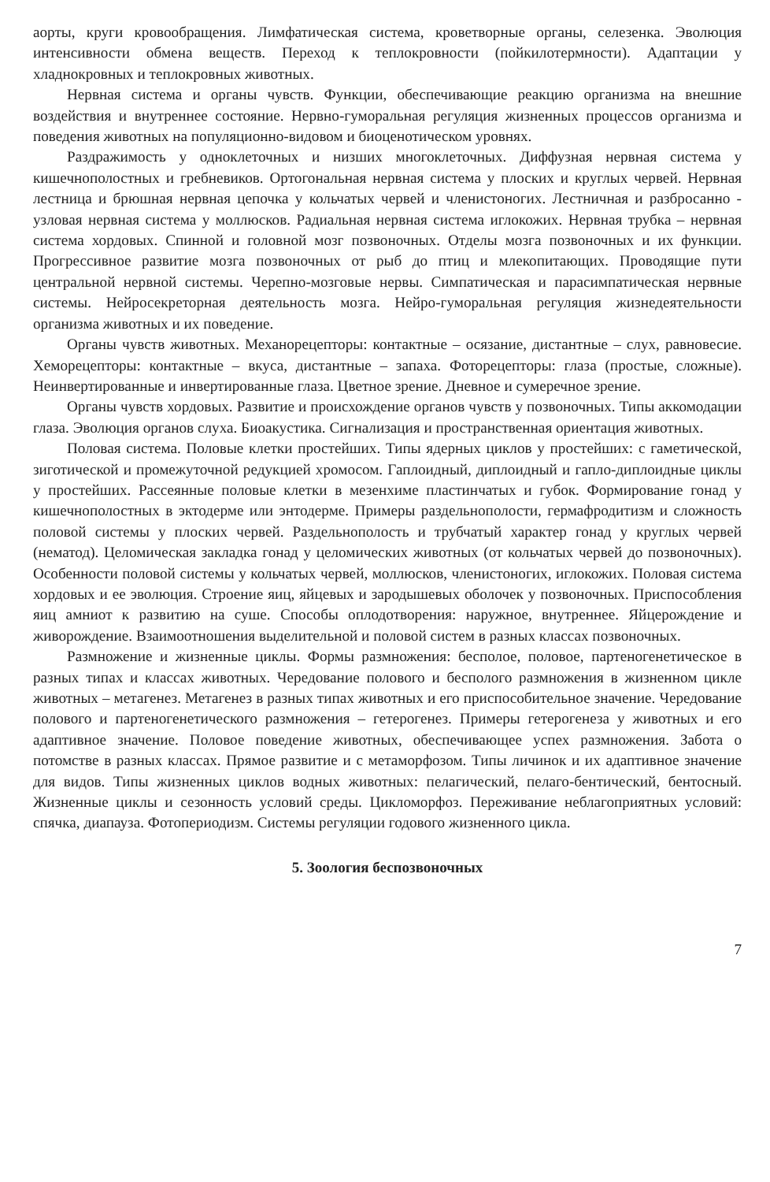аорты, круги кровообращения. Лимфатическая система, кроветворные органы, селезенка. Эволюция интенсивности обмена веществ. Переход к теплокровности (пойкилотермности). Адаптации у хладнокровных и теплокровных животных.
Нервная система и органы чувств. Функции, обеспечивающие реакцию организма на внешние воздействия и внутреннее состояние. Нервно-гуморальная регуляция жизненных процессов организма и поведения животных на популяционно-видовом и биоценотическом уровнях.
Раздражимость у одноклеточных и низших многоклеточных. Диффузная нервная система у кишечнополостных и гребневиков. Ортогональная нервная система у плоских и круглых червей. Нервная лестница и брюшная нервная цепочка у кольчатых червей и членистоногих. Лестничная и разбросанно - узловая нервная система у моллюсков. Радиальная нервная система иглокожих. Нервная трубка – нервная система хордовых. Спинной и головной мозг позвоночных. Отделы мозга позвоночных и их функции. Прогрессивное развитие мозга позвоночных от рыб до птиц и млекопитающих. Проводящие пути центральной нервной системы. Черепно-мозговые нервы. Симпатическая и парасимпатическая нервные системы. Нейросекреторная деятельность мозга. Нейро-гуморальная регуляция жизнедеятельности организма животных и их поведение.
Органы чувств животных. Механорецепторы: контактные – осязание, дистантные – слух, равновесие. Хеморецепторы: контактные – вкуса, дистантные – запаха. Фоторецепторы: глаза (простые, сложные). Неинвертированные и инвертированные глаза. Цветное зрение. Дневное и сумеречное зрение.
Органы чувств хордовых. Развитие и происхождение органов чувств у позвоночных. Типы аккомодации глаза. Эволюция органов слуха. Биоакустика. Сигнализация и пространственная ориентация животных.
Половая система. Половые клетки простейших. Типы ядерных циклов у простейших: с гаметической, зиготической и промежуточной редукцией хромосом. Гаплоидный, диплоидный и гапло-диплоидные циклы у простейших. Рассеянные половые клетки в мезенхиме пластинчатых и губок. Формирование гонад у кишечнополостных в эктодерме или энтодерме. Примеры раздельнополости, гермафродитизм и сложность половой системы у плоских червей. Раздельнополость и трубчатый характер гонад у круглых червей (нематод). Целомическая закладка гонад у целомических животных (от кольчатых червей до позвоночных). Особенности половой системы у кольчатых червей, моллюсков, членистоногих, иглокожих. Половая система хордовых и ее эволюция. Строение яиц, яйцевых и зародышевых оболочек у позвоночных. Приспособления яиц амниот к развитию на суше. Способы оплодотворения: наружное, внутреннее. Яйцерождение и живорождение. Взаимоотношения выделительной и половой систем в разных классах позвоночных.
Размножение и жизненные циклы. Формы размножения: бесполое, половое, партеногенетическое в разных типах и классах животных. Чередование полового и бесполого размножения в жизненном цикле животных – метагенез. Метагенез в разных типах животных и его приспособительное значение. Чередование полового и партеногенетического размножения – гетерогенез. Примеры гетерогенеза у животных и его адаптивное значение. Половое поведение животных, обеспечивающее успех размножения. Забота о потомстве в разных классах. Прямое развитие и с метаморфозом. Типы личинок и их адаптивное значение для видов. Типы жизненных циклов водных животных: пелагический, пелаго-бентический, бентосный. Жизненные циклы и сезонность условий среды. Цикломорфоз. Переживание неблагоприятных условий: спячка, диапауза. Фотопериодизм. Системы регуляции годового жизненного цикла.
5. Зоология беспозвоночных
7